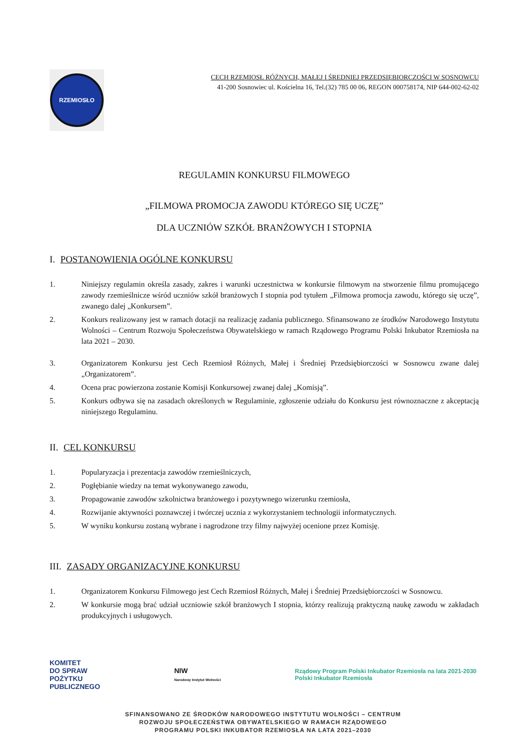RZEMIOSŁO
CECH RZEMIOSŁ RÓŻNYCH, MAŁEJ I ŚREDNIEJ PRZEDSIĘBIORCZOŚCI W SOSNOWCU
41-200 Sosnowiec ul. Kościelna 16, Tel.(32) 785 00 06, REGON 000758174, NIP 644-002-62-02
REGULAMIN KONKURSU FILMOWEGO
„FILMOWA PROMOCJA ZAWODU KTÓREGO SIĘ UCZĘ”
DLA UCZNIÓW SZKÓŁ BRANŻOWYCH I STOPNIA
I. POSTANOWIENIA OGÓLNE KONKURSU
1. Niniejszy regulamin określa zasady, zakres i warunki uczestnictwa w konkursie filmowym na stworzenie filmu promującego zawody rzemieślnicze wśród uczniów szkół branżowych I stopnia pod tytułem „Filmowa promocja zawodu, którego się uczę”, zwanego dalej „Konkursem”.
2. Konkurs realizowany jest w ramach dotacji na realizację zadania publicznego. Sfinansowano ze środków Narodowego Instytutu Wolności – Centrum Rozwoju Społeczeństwa Obywatelskiego w ramach Rządowego Programu Polski Inkubator Rzemiosła na lata 2021 – 2030.
3. Organizatorem Konkursu jest Cech Rzemiosł Różnych, Małej i Średniej Przedsiębiorczości w Sosnowcu zwane dalej „Organizatorem”.
4. Ocena prac powierzona zostanie Komisji Konkursowej zwanej dalej „Komisją”.
5. Konkurs odbywa się na zasadach określonych w Regulaminie, zgłoszenie udziału do Konkursu jest równoznaczne z akceptacją niniejszego Regulaminu.
II. CEL KONKURSU
1. Popularyzacja i prezentacja zawodów rzemieślniczych,
2. Pogłębianie wiedzy na temat wykonywanego zawodu,
3. Propagowanie zawodów szkolnictwa branżowego i pozytywnego wizerunku rzemiosła,
4. Rozwijanie aktywności poznawczej i twórczej ucznia z wykorzystaniem technologii informatycznych.
5. W wyniku konkursu zostaną wybrane i nagrodzone trzy filmy najwyżej ocenione przez Komisję.
III. ZASADY ORGANIZACYJNE KONKURSU
1. Organizatorem Konkursu Filmowego jest Cech Rzemiosł Różnych, Małej i Średniej Przedsiębiorczości w Sosnowcu.
2. W konkursie mogą brać udział uczniowie szkół branżowych I stopnia, którzy realizują praktyczną naukę zawodu w zakładach produkcyjnych i usługowych.
KOMITET
DO SPRAW
POŻYTKU
PUBLICZNEGO NIW
Narodowy Instytut Wolności Rządowy Program Polski Inkubator Rzemiosła na lata 2021-2030
Polski Inkubator Rzemiosła
SFINANSOWANO ZE ŚRODKÓW NARODOWEGO INSTYTUTU WOLNOŚCI – CENTRUM
ROZWOJU SPOŁECZEŃSTWA OBYWATELSKIEGO W RAMACH RZĄDOWEGO
PROGRAMU POLSKI INKUBATOR RZEMIOSŁA NA LATA 2021–2030